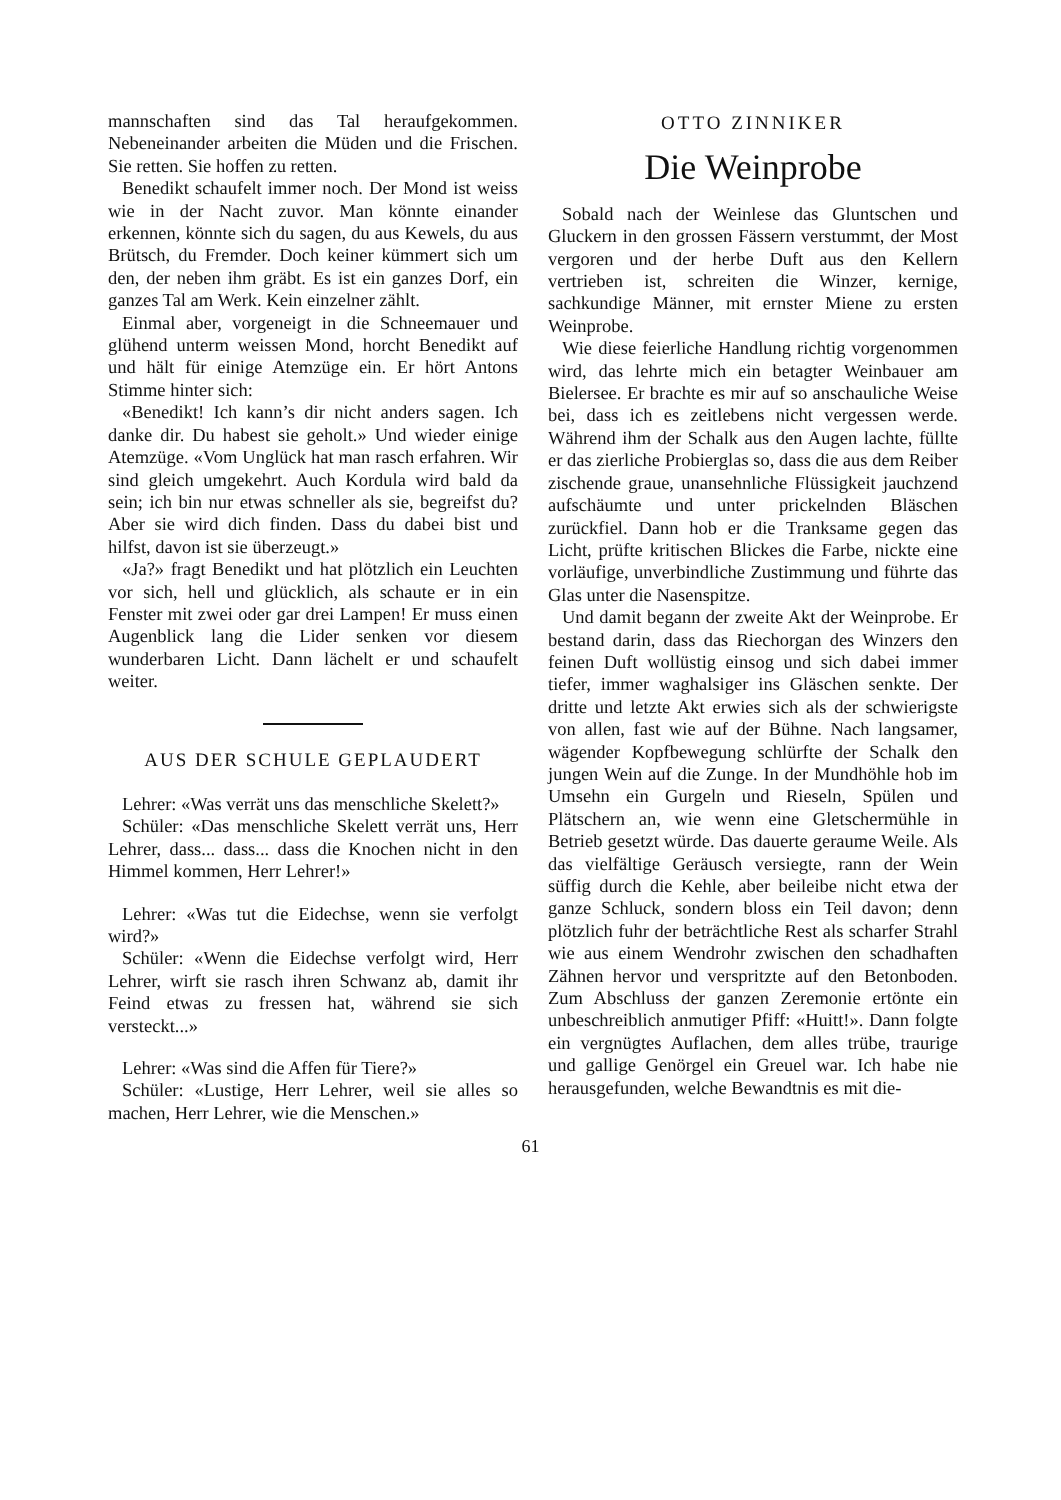mannschaften sind das Tal heraufgekommen. Nebeneinander arbeiten die Müden und die Frischen. Sie retten. Sie hoffen zu retten.
Benedikt schaufelt immer noch. Der Mond ist weiss wie in der Nacht zuvor. Man könnte einander erkennen, könnte sich du sagen, du aus Kewels, du aus Brütsch, du Fremder. Doch keiner kümmert sich um den, der neben ihm gräbt. Es ist ein ganzes Dorf, ein ganzes Tal am Werk. Kein einzelner zählt.
Einmal aber, vorgeneigt in die Schneemauer und glühend unterm weissen Mond, horcht Benedikt auf und hält für einige Atemzüge ein. Er hört Antons Stimme hinter sich:
«Benedikt! Ich kann’s dir nicht anders sagen. Ich danke dir. Du habest sie geholt.» Und wieder einige Atemzüge. «Vom Unglück hat man rasch erfahren. Wir sind gleich umgekehrt. Auch Kordula wird bald da sein; ich bin nur etwas schneller als sie, begreifst du? Aber sie wird dich finden. Dass du dabei bist und hilfst, davon ist sie überzeugt.»
«Ja?» fragt Benedikt und hat plötzlich ein Leuchten vor sich, hell und glücklich, als schaute er in ein Fenster mit zwei oder gar drei Lampen! Er muss einen Augenblick lang die Lider senken vor diesem wunderbaren Licht. Dann lächelt er und schaufelt weiter.
AUS DER SCHULE GEPLAUDERT
Lehrer: «Was verrät uns das menschliche Skelett?»
Schüler: «Das menschliche Skelett verrät uns, Herr Lehrer, dass... dass... dass die Knochen nicht in den Himmel kommen, Herr Lehrer!»
Lehrer: «Was tut die Eidechse, wenn sie verfolgt wird?»
Schüler: «Wenn die Eidechse verfolgt wird, Herr Lehrer, wirft sie rasch ihren Schwanz ab, damit ihr Feind etwas zu fressen hat, während sie sich versteckt...»
Lehrer: «Was sind die Affen für Tiere?»
Schüler: «Lustige, Herr Lehrer, weil sie alles so machen, Herr Lehrer, wie die Menschen.»
OTTO ZINNIKER
Die Weinprobe
Sobald nach der Weinlese das Gluntschen und Gluckern in den grossen Fässern verstummt, der Most vergoren und der herbe Duft aus den Kellern vertrieben ist, schreiten die Winzer, kernige, sachkundige Männer, mit ernster Miene zu ersten Weinprobe.
Wie diese feierliche Handlung richtig vorgenommen wird, das lehrte mich ein betagter Weinbauer am Bielersee. Er brachte es mir auf so anschauliche Weise bei, dass ich es zeitlebens nicht vergessen werde. Während ihm der Schalk aus den Augen lachte, füllte er das zierliche Probierglas so, dass die aus dem Reiber zischende graue, unansehnliche Flüssigkeit jauchzend aufschäumte und unter prickelnden Bläschen zurückfiel. Dann hob er die Tranksame gegen das Licht, prüfte kritischen Blickes die Farbe, nickte eine vorläufige, unverbindliche Zustimmung und führte das Glas unter die Nasenspitze.
Und damit begann der zweite Akt der Weinprobe. Er bestand darin, dass das Riechorgan des Winzers den feinen Duft wollüstig einsog und sich dabei immer tiefer, immer waghalsiger ins Gläschen senkte. Der dritte und letzte Akt erwies sich als der schwierigste von allen, fast wie auf der Bühne. Nach langsamer, wägender Kopfbewegung schlürfte der Schalk den jungen Wein auf die Zunge. In der Mundhöhle hob im Umsehn ein Gurgeln und Rieseln, Spülen und Plätschern an, wie wenn eine Gletschermühle in Betrieb gesetzt würde. Das dauerte geraume Weile. Als das vielfältige Geräusch versiegte, rann der Wein süffig durch die Kehle, aber beileibe nicht etwa der ganze Schluck, sondern bloss ein Teil davon; denn plötzlich fuhr der beträchtliche Rest als scharfer Strahl wie aus einem Wendrohr zwischen den schadhaften Zähnen hervor und verspritzte auf den Betonboden. Zum Abschluss der ganzen Zeremonie ertönte ein unbeschreiblich anmutiger Pfiff: «Huitt!». Dann folgte ein vergnügtes Auflachen, dem alles trübe, traurige und gallige Genörgel ein Greuel war. Ich habe nie herausgefunden, welche Bewandtnis es mit die-
61